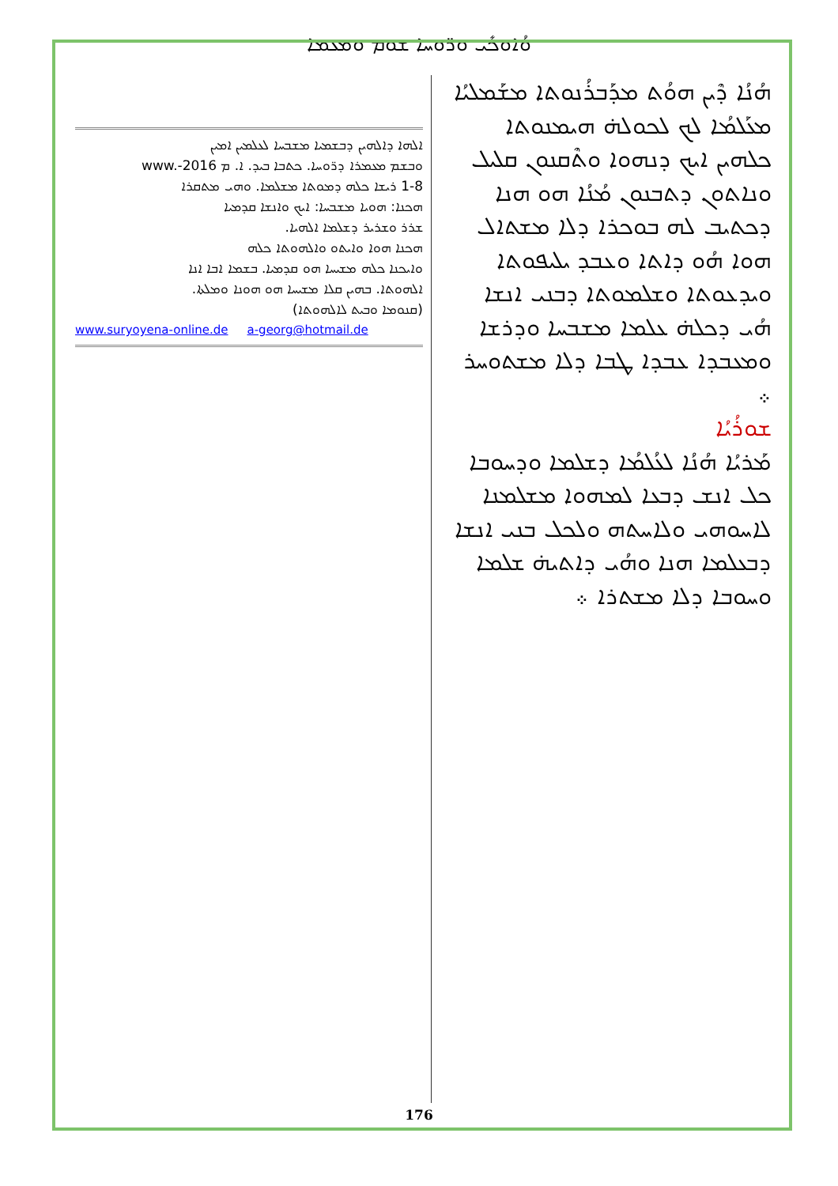ܘܳܐܘܟܺܝ ܘܪ̈ܘܚܐ ܫܘܡ ܘܡܥܡܐ
ܗܳܢܳܐ ܕܶܝܢ ܗܘܳܬ ܡܕܰܒܪܳܢܘܬܐ ܡܫܰܡܠܝܳܐ ܡܥܰܠܡܳܐ ܠܟ ܠܟܘܠܗ̇ ܗܝܡܢܘܬܐ ܟܠܗܝܢ ܐܝܟ ܕܢܗܘܐ ܘܬܶܩܢܘܢ ܩܠܝܠ ܘܢܐܬܘܢ ܕܬܒܢܘܢ ܡܳܢܳܐ ܗܘ ܗܢܐ ܕܟܬܝܒ ܠܗ ܒܘܟܪܐ ܕܠܐ ܡܫܬܐܠ ܗܘܐ ܗܳܘ ܕܐܬܐ ܘܥܒܕ ܝܠܝܦܘܬܐ ܘܝܕܥܘܬܐ ܘܫܠܡܘܬܐ ܕܒܢܝ ܐܢܫܐ ܗܳܝ ܕܟܠܗ̇ ܥܠܡܐ ܡܫܒܚܐ ܘܕܪܫܐ ܘܡܥܒܕܐ ܥܒܕܐ ܛܒܐ ܕܠܐ ܡܫܬܘܚܪ ܀
ܫܘܪܳܝܳܐ
ܡܰܪܝܳܐ ܗܳܢܳܐ ܠܥܳܠܡܳܐ ܕܫܠܡܐ ܘܕܚܘܒܐ ܟܠ ܐܢܫ ܕܒܥܐ ܠܡܗܘܐ ܡܫܠܡܢܐ ܠܐܚܘܗܝ ܘܠܐܚܬܗ ܘܠܟܠ ܒܢܝ ܐܢܫܐ ܕܒܥܠܡܐ ܗܢܐ ܘܗܳܝ ܕܐܬܝܗ̇ ܫܠܡܐ ܘܚܘܒܐ ܕܠܐ ܡܫܬܪܐ ܀
ܐܠܗܐ ܕܐܠܗܝܢ ܕܒܫܡܝܐ ܡܫܒܚܐ ܠܥܠܡܝܢ ܐܡܝܢ
ܘܒܫܡ ܡܥܡܪܐ ܕܪ̈ܘܚܐ. ܟܬܒܐ ܒܝܕ. ܐ. ܡ www.-2016
1-8 ܪܝܫܐ ܟܠܗ ܕܡܘܬܐ ܡܫܠܡܐ. ܘܗܝ ܡܬܩܪܐ
ܗܟܢܐ: ܗܘܝܐ ܡܫܒܚܐ: ܐܝܟ ܘܐܢܫܐ ܩܕܡܝܐ
ܫܪܪ ܘܫܪܝܪ ܕܫܠܡܐ ܐܠܗܝܐ.
ܗܟܢܐ ܗܘܐ ܘܐܝܬܘ ܘܐܠܗܘܬܐ ܟܠܗ
ܘܐܝܟܢܐ ܟܠܗ ܡܫܝܚܐ ܗܘ ܩܕܡܝܐ. ܒܫܡܐ ܐܒܐ ܐܢܐ
ܐܠܗܘܬܐ. ܒܗܝܢ ܩܠܐ ܡܫܝܚܐ ܗܘ ܗܘܢܐ ܘܡܠܬܐ.
(ܩܢܘܡܐ ܘܒܝܬ ܠܐܠܗܘܬܐ)
www.suryoyena-online.de a-georg@hotmail.de
176